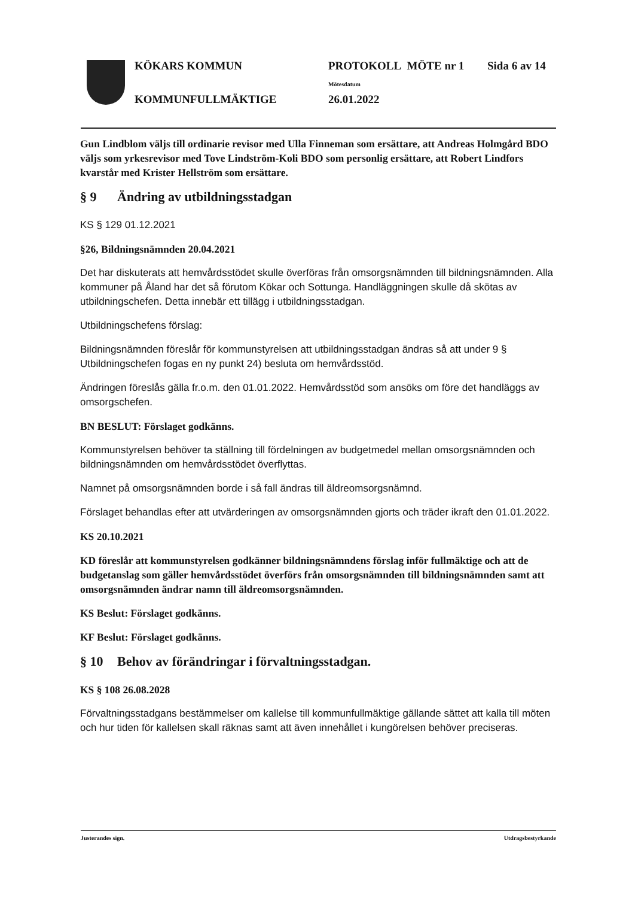KÖKARS KOMMUN
KOMMUNFULLMÄKTIGE
PROTOKOLL MÖTE nr 1 Sida 6 av 14
Mötesdatum
26.01.2022
Gun Lindblom väljs till ordinarie revisor med Ulla Finneman som ersättare, att Andreas Holmgård BDO väljs som yrkesrevisor med Tove Lindström-Koli BDO som personlig ersättare, att Robert Lindfors kvarstår med Krister Hellström som ersättare.
§ 9 Ändring av utbildningsstadgan
KS § 129 01.12.2021
§26, Bildningsnämnden 20.04.2021
Det har diskuterats att hemvårdsstödet skulle överföras från omsorgsnämnden till bildningsnämnden. Alla kommuner på Åland har det så förutom Kökar och Sottunga. Handläggningen skulle då skötas av utbildningschefen. Detta innebär ett tillägg i utbildningsstadgan.
Utbildningschefens förslag:
Bildningsnämnden föreslår för kommunstyrelsen att utbildningsstadgan ändras så att under 9 § Utbildningschefen fogas en ny punkt 24) besluta om hemvårdsstöd.
Ändringen föreslås gälla fr.o.m. den 01.01.2022. Hemvårdsstöd som ansöks om före det handläggs av omsorgschefen.
BN BESLUT: Förslaget godkänns.
Kommunstyrelsen behöver ta ställning till fördelningen av budgetmedel mellan omsorgsnämnden och bildningsnämnden om hemvårdsstödet överflyttas.
Namnet på omsorgsnämnden borde i så fall ändras till äldreomsorgsnämnd.
Förslaget behandlas efter att utvärderingen av omsorgsnämnden gjorts och träder ikraft den 01.01.2022.
KS 20.10.2021
KD föreslår att kommunstyrelsen godkänner bildningsnämndens förslag inför fullmäktige och att de budgetanslag som gäller hemvårdsstödet överförs från omsorgsnämnden till bildningsnämnden samt att omsorgsnämnden ändrar namn till äldreomsorgsnämnden.
KS Beslut: Förslaget godkänns.
KF Beslut: Förslaget godkänns.
§ 10 Behov av förändringar i förvaltningsstadgan.
KS § 108 26.08.2028
Förvaltningsstadgans bestämmelser om kallelse till kommunfullmäktige gällande sättet att kalla till möten och hur tiden för kallelsen skall räknas samt att även innehållet i kungörelsen behöver preciseras.
Justerandes sign. Utdragsbestyrkande